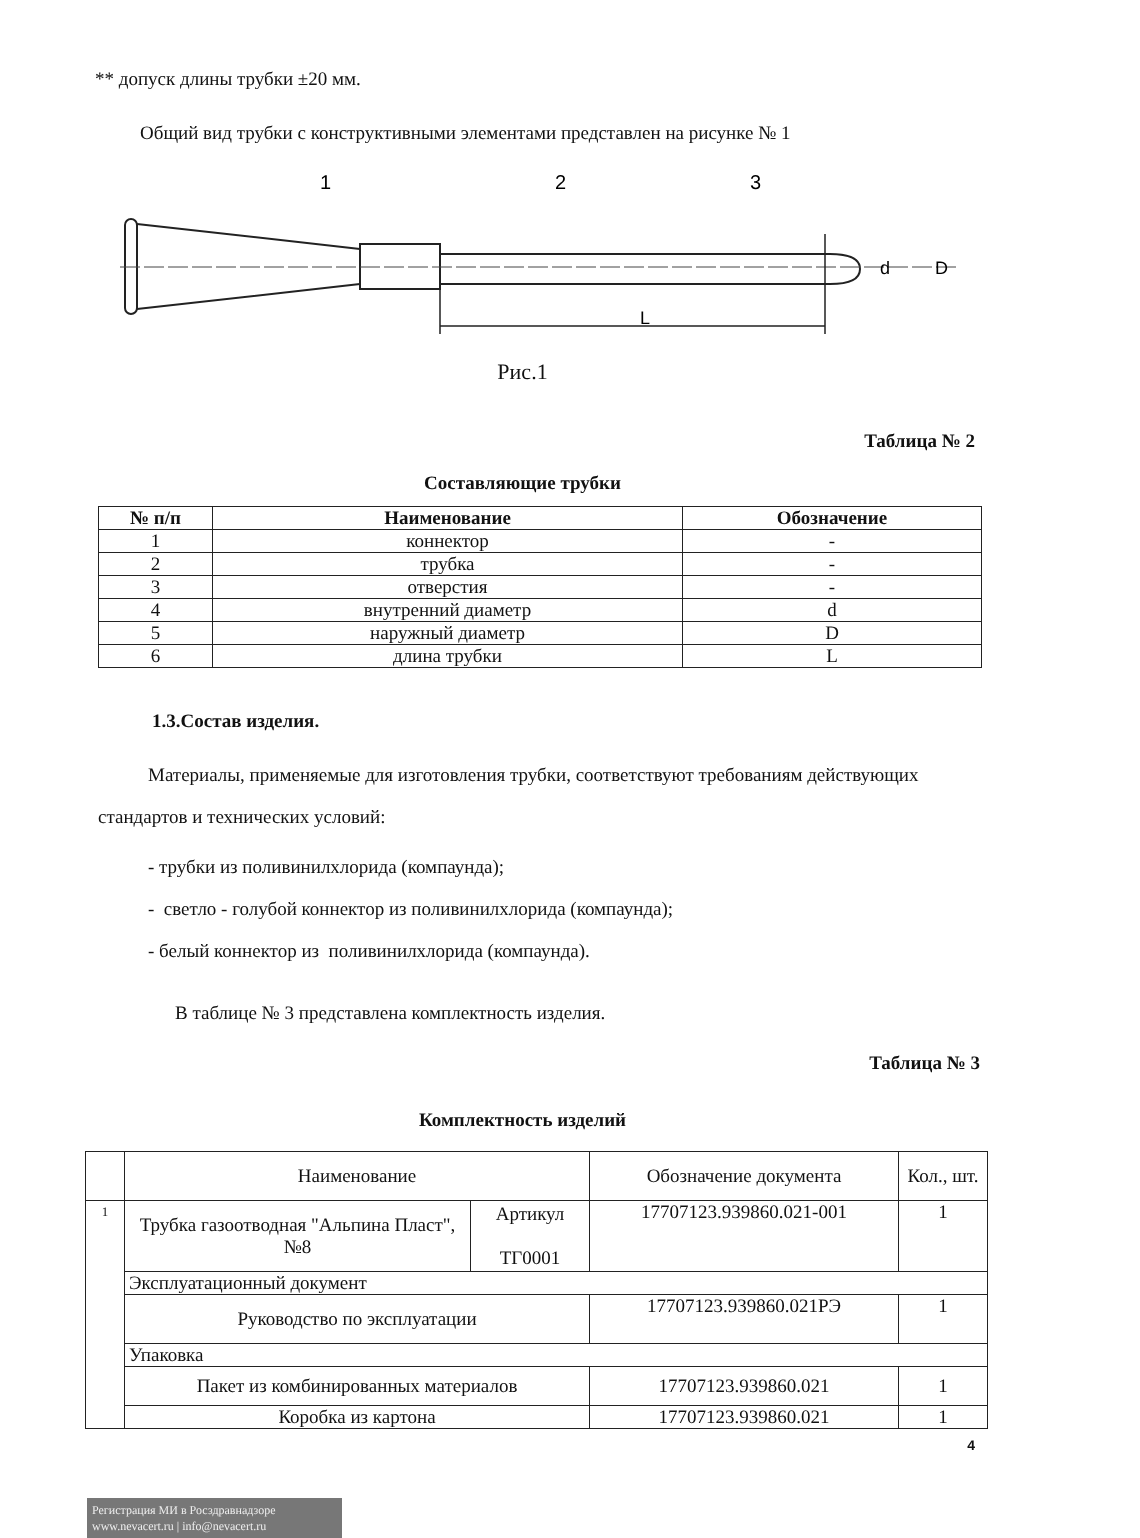** допуск длины трубки ±20 мм.
Общий вид трубки с конструктивными элементами представлен на рисунке № 1
1
2
3
L
d
D
Рис.1
Таблица № 2
Составляющие трубки
| № п/п | Наименование | Обозначение |
| --- | --- | --- |
| 1 | коннектор | - |
| 2 | трубка | - |
| 3 | отверстия | - |
| 4 | внутренний диаметр | d |
| 5 | наружный диаметр | D |
| 6 | длина трубки | L |
1.3.Состав изделия.
Материалы, применяемые для изготовления трубки, соответствуют требованиям действующих стандартов и технических условий:
- трубки из поливинилхлорида (компаунда);
- светло - голубой коннектор из поливинилхлорида (компаунда);
- белый коннектор из поливинилхлорида (компаунда).
В таблице № 3 представлена комплектность изделия.
Таблица № 3
Комплектность изделий
| | Наименование | | Обозначение документа | Кол., шт. |
| 1 | Трубка газоотводная "Альпина Пласт", №8 | Артикул ТГ0001 | 17707123.939860.021-001 | 1 |
| | Эксплуатационный документ | | | |
| | Руководство по эксплуатации | | 17707123.939860.021РЭ | 1 |
| | Упаковка | | | |
| | Пакет из комбинированных материалов | | 17707123.939860.021 | 1 |
| | Коробка из картона | | 17707123.939860.021 | 1 |
4
Регистрация МИ в Росздравнадзоре
www.nevacert.ru | info@nevacert.ru